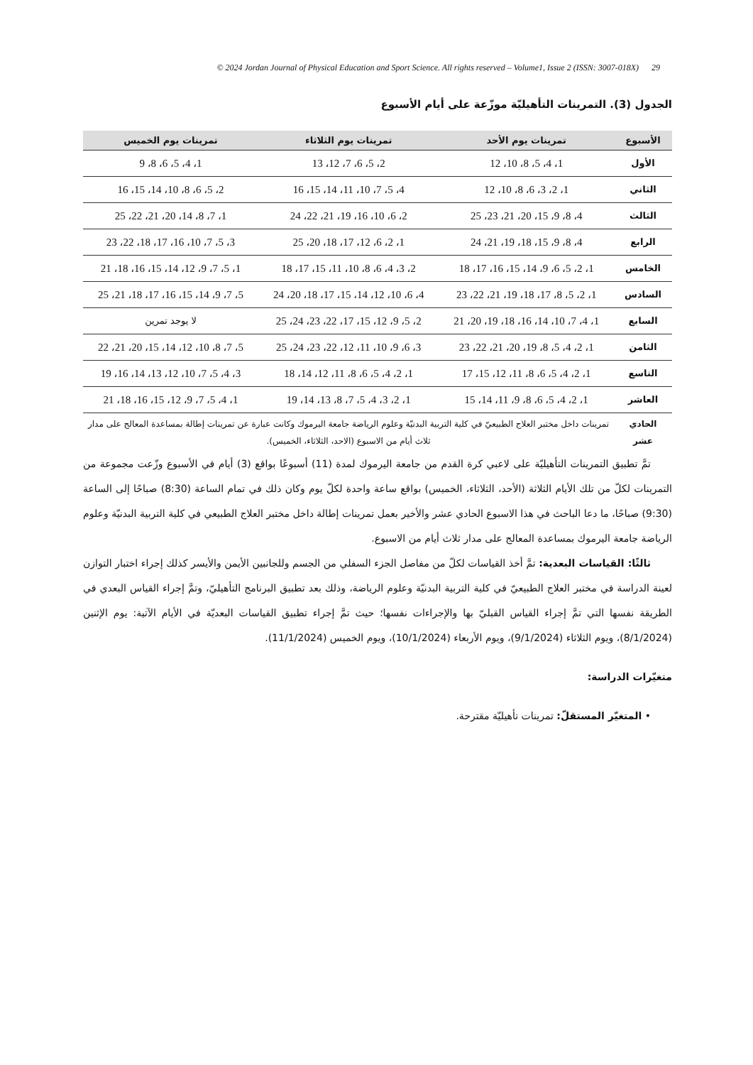© 2024 Jordan Journal of Physical Education and Sport Science. All rights reserved – Volume1, Issue 2 (ISSN: 3007-018X) 29
الجدول (3). التمرينات التأهيليّة موزّعة على أيام الأسبوع
| الأسبوع | تمرينات يوم الأحد | تمرينات يوم الثلاثاء | تمرينات يوم الخميس |
| --- | --- | --- | --- |
| الأول | 1، 4، 5، 8، 10، 12 | 2، 5، 6، 7، 12، 13 | 1، 4، 5، 6، 8، 9 |
| الثاني | 1، 2، 3، 6، 8، 10، 12 | 4، 5، 7، 10، 11، 14، 15، 16 | 2، 5، 6، 8، 10، 14، 15، 16 |
| الثالث | 4، 8، 9، 15، 20، 21، 23، 25 | 2، 6، 10، 16، 19، 21، 22، 24 | 1، 7، 8، 14، 20، 21، 22، 25 |
| الرابع | 4، 8، 9، 15، 18، 19، 21، 24 | 1، 2، 6، 12، 17، 18، 20، 25 | 3، 5، 7، 10، 16، 17، 18، 22، 23 |
| الخامس | 1، 2، 5، 6، 9، 14، 15، 16، 17، 18 | 2، 3، 4، 6، 8، 10، 11، 15، 17، 18 | 1، 5، 7، 9، 12، 14، 15، 16، 18، 21 |
| السادس | 1، 2، 5، 8، 17، 18، 19، 21، 22، 23 | 4، 6، 10، 12، 14، 15، 17، 18، 20، 24 | 5، 7، 9، 14، 15، 16، 17، 18، 21، 25 |
| السابع | 1، 4، 7، 10، 14، 16، 18، 19، 20، 21 | 2، 5، 9، 12، 15، 17، 22، 23، 24، 25 | لا يوجد تمرين |
| الثامن | 1، 2، 4، 5، 8، 19، 20، 21، 22، 23 | 3، 6، 9، 10، 11، 12، 22، 23، 24، 25 | 5، 7، 8، 10، 12، 14، 15، 20، 21، 22 |
| التاسع | 1، 2، 4، 5، 6، 8، 11، 12، 15، 17 | 1، 2، 4، 5، 6، 8، 11، 12، 14، 18 | 3، 4، 5، 7، 10، 12، 13، 14، 16، 19 |
| العاشر | 1، 2، 4، 5، 6، 8، 9، 11، 14، 15 | 1، 2، 3، 4، 5، 7، 8، 13، 14، 19 | 1، 4، 5، 7، 9، 12، 15، 16، 18، 21 |
| الحادي عشر | تمرينات داخل مختبر العلاج الطبيعيّ في كلية التربية البدنيّة وعلوم الرياضة جامعة اليرموك وكانت عبارة عن تمرينات إطالة بمساعدة المعالج على مدار ثلاث أيام من الاسبوع (الاحد، الثلاثاء، الخميس). | | |
تمَّ تطبيق التمرينات التأهيليّة على لاعبي كرة القدم من جامعة اليرموك لمدة (11) أسبوعًا بواقع (3) أيام في الأسبوع وزّعت مجموعة من التمرينات لكلّ من تلك الأيام الثلاثة (الأحد، الثلاثاء، الخميس) بواقع ساعة واحدة لكلّ يوم وكان ذلك في تمام الساعة (8:30) صباحًا إلى الساعة (9:30) صباحًا، ما دعا الباحث في هذا الاسبوع الحادي عشر والأخير بعمل تمرينات إطالة داخل مختبر العلاج الطبيعي في كلية التربية البدنيّة وعلوم الرياضة جامعة اليرموك بمساعدة المعالج على مدار ثلاث أيام من الاسبوع.
ثالثًا: القياسات البعدية: تمَّ أخذ القياسات لكلّ من مفاصل الجزء السفلي من الجسم وللجانبين الأيمن والأيسر كذلك إجراء اختبار التوازن لعينة الدراسة في مختبر العلاج الطبيعيّ في كلية التربية البدنيّة وعلوم الرياضة، وذلك بعد تطبيق البرنامج التأهيليّ، وتمَّ إجراء القياس البعدي في الطريقة نفسها التي تمَّ إجراء القياس القبليّ بها والإجراءات نفسها؛ حيث تمَّ إجراء تطبيق القياسات البعديّة في الأيام الآتية: يوم الإثنين (8/1/2024)، ويوم الثلاثاء (9/1/2024)، ويوم الأربعاء (10/1/2024)، ويوم الخميس (11/1/2024).
متغيّرات الدراسة:
• المتغيّر المستقلّ: تمرينات تأهيليّة مقترحة.